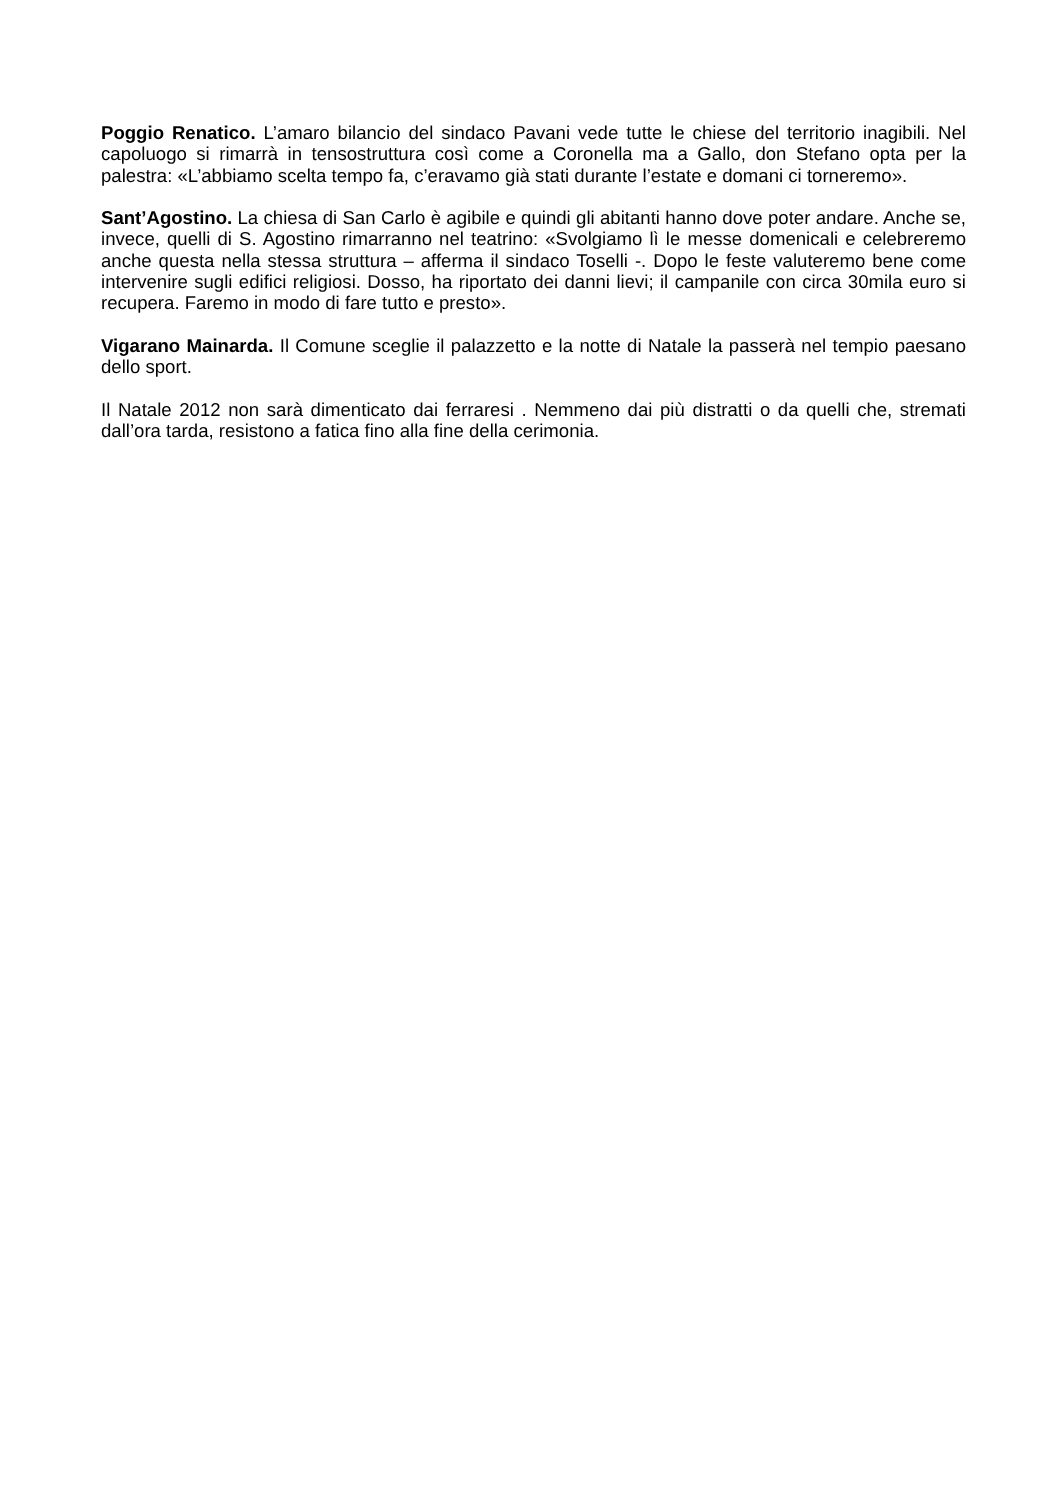Poggio Renatico. L’amaro bilancio del sindaco Pavani vede tutte le chiese del territorio inagibili. Nel capoluogo si rimarrà in tensostruttura così come a Coronella ma a Gallo, don Stefano opta per la palestra: «L’abbiamo scelta tempo fa, c’eravamo già stati durante l’estate e domani ci torneremo».
Sant’Agostino. La chiesa di San Carlo è agibile e quindi gli abitanti hanno dove poter andare. Anche se, invece, quelli di S. Agostino rimarranno nel teatrino: «Svolgiamo lì le messe domenicali e celebreremo anche questa nella stessa struttura – afferma il sindaco Toselli -. Dopo le feste valuteremo bene come intervenire sugli edifici religiosi. Dosso, ha riportato dei danni lievi; il campanile con circa 30mila euro si recupera. Faremo in modo di fare tutto e presto».
Vigarano Mainarda. Il Comune sceglie il palazzetto e la notte di Natale la passerà nel tempio paesano dello sport.
Il Natale 2012 non sarà dimenticato dai ferraresi . Nemmeno dai più distratti o da quelli che, stremati dall’ora tarda, resistono a fatica fino alla fine della cerimonia.